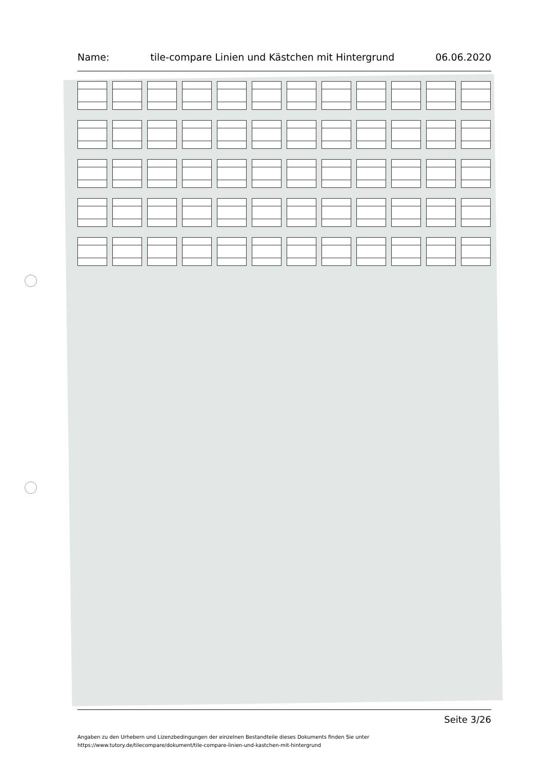Name: tile-compare Linien und Kästchen mit Hintergrund 06.06.2020
Seite 3/26
Angaben zu den Urhebern und Lizenzbedingungen der einzelnen Bestandteile dieses Dokuments finden Sie unter
https://www.tutory.de/tilecompare/dokument/tile-compare-linien-und-kastchen-mit-hintergrund